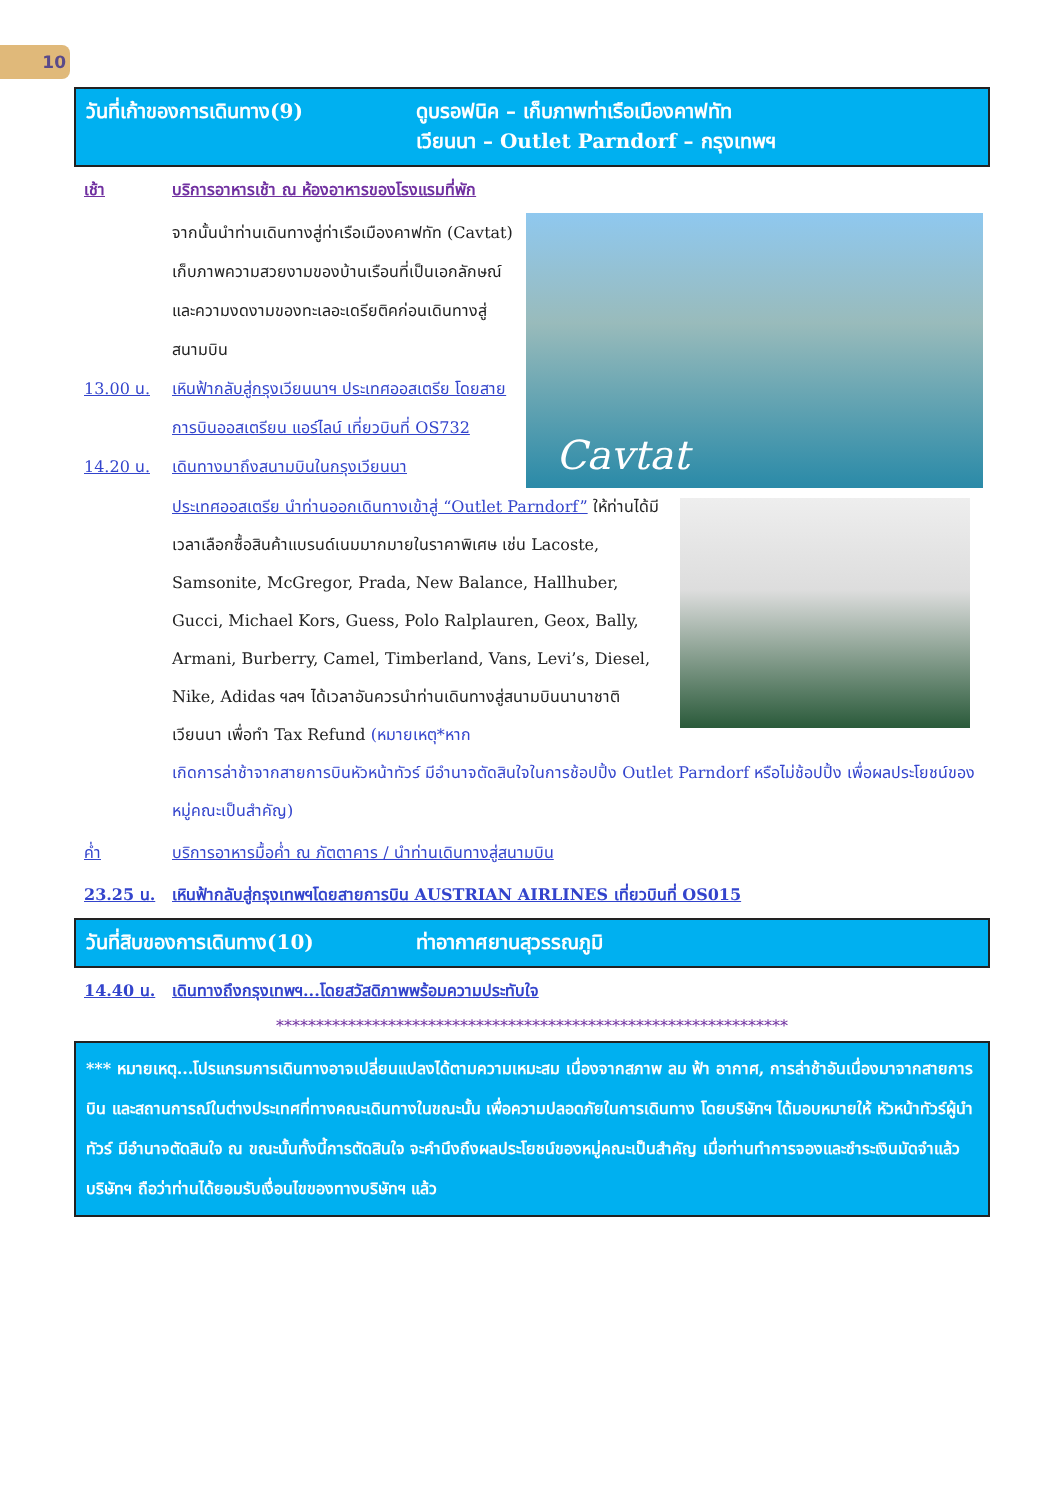10
วันที่เก้าของการเดินทาง(9) ดูบรอฟนิค – เก็บภาพท่าเรือเมืองคาฟทัท
เวียนนา – Outlet Parndorf – กรุงเทพฯ
เช้า บริการอาหารเช้า ณ ห้องอาหารของโรงแรมที่พัก
จากนั้นนำท่านเดินทางสู่ท่าเรือเมืองคาฟทัท (Cavtat) เก็บภาพความสวยงามของบ้านเรือนที่เป็นเอกลักษณ์ และความงดงามของทะเลอะเดรียติคก่อนเดินทางสู่สนามบิน
13.00 น. เหินฟ้ากลับสู่กรุงเวียนนาฯ ประเทศออสเตรีย โดยสายการบินออสเตรียน แอร์ไลน์ เที่ยวบินที่ OS732
14.20 น. เดินทางมาถึงสนามบินในกรุงเวียนนา
Cavtat
ประเทศออสเตรีย นำท่านออกเดินทางเข้าสู่ “Outlet Parndorf” ให้ท่านได้มีเวลาเลือกซื้อสินค้าแบรนด์เนมมากมายในราคาพิเศษ เช่น Lacoste, Samsonite, McGregor, Prada, New Balance, Hallhuber, Gucci, Michael Kors, Guess, Polo Ralplauren, Geox, Bally, Armani, Burberry, Camel, Timberland, Vans, Levi’s, Diesel, Nike, Adidas ฯลฯ ได้เวลาอันควรนำท่านเดินทางสู่สนามบินนานาชาติเวียนนา เพื่อทำ Tax Refund (หมายเหตุ*หาก
เกิดการล่าช้าจากสายการบินหัวหน้าทัวร์ มีอำนาจตัดสินใจในการช้อปปิ้ง Outlet Parndorf หรือไม่ช้อปปิ้ง เพื่อผลประโยชน์ของหมู่คณะเป็นสำคัญ)
ค่ำ บริการอาหารมื้อค่ำ ณ ภัตตาคาร / นำท่านเดินทางสู่สนามบิน
23.25 น. เหินฟ้ากลับสู่กรุงเทพฯโดยสายการบิน AUSTRIAN AIRLINES เที่ยวบินที่ OS015
วันที่สิบของการเดินทาง(10) ท่าอากาศยานสุวรรณภูมิ
14.40 น. เดินทางถึงกรุงเทพฯ...โดยสวัสดิภาพพร้อมความประทับใจ
****************************************************************
*** หมายเหตุ...โปรแกรมการเดินทางอาจเปลี่ยนแปลงได้ตามความเหมะสม เนื่องจากสภาพ ลม ฟ้า อากาศ, การล่าช้าอันเนื่องมาจากสายการบิน และสถานการณ์ในต่างประเทศที่ทางคณะเดินทางในขณะนั้น เพื่อความปลอดภัยในการเดินทาง โดยบริษัทฯ ได้มอบหมายให้ หัวหน้าทัวร์ผู้นำทัวร์ มีอำนาจตัดสินใจ ณ ขณะนั้นทั้งนี้การตัดสินใจ จะคำนึงถึงผลประโยชน์ของหมู่คณะเป็นสำคัญ เมื่อท่านทำการจองและชำระเงินมัดจำแล้ว บริษัทฯ ถือว่าท่านได้ยอมรับเงื่อนไขของทางบริษัทฯ แล้ว